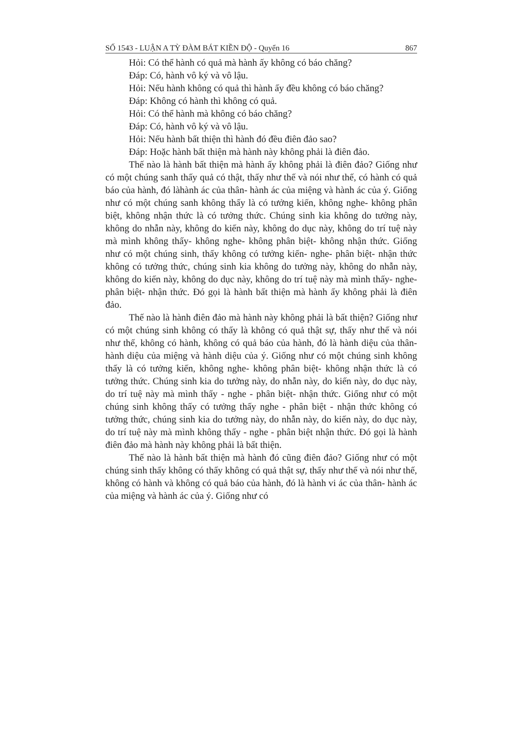SỐ 1543 - LUẬN A TỲ ĐÀM BÁT KIỀN ĐỘ - Quyển 16 867
Hỏi: Có thể hành có quả mà hành ấy không có báo chăng?
Đáp: Có, hành vô ký và vô lậu.
Hỏi: Nếu hành không có quả thì hành ấy đều không có báo chăng?
Đáp: Không có hành thì không có quả.
Hỏi: Có thể hành mà không có báo chăng?
Đáp: Có, hành vô ký và vô lậu.
Hỏi: Nếu hành bất thiện thì hành đó đều điên đảo sao?
Đáp: Hoặc hành bất thiện mà hành này không phải là điên đảo.
Thế nào là hành bất thiện mà hành ấy không phải là điên đảo? Giống như có một chúng sanh thấy quả có thật, thấy như thế và nói như thế, có hành có quả báo của hành, đó làhành ác của thân- hành ác của miệng và hành ác của ý. Giống như có một chúng sanh không thấy là có tưởng kiến, không nghe- không phân biệt, không nhận thức là có tưởng thức. Chúng sinh kia không do tưởng này, không do nhẫn này, không do kiến này, không do dục này, không do trí tuệ này mà mình không thấy- không nghe- không phân biệt- không nhận thức. Giống như có một chúng sinh, thấy không có tưởng kiến- nghe- phân biệt- nhận thức không có tưởng thức, chúng sinh kia không do tưởng này, không do nhẫn này, không do kiến này, không do dục này, không do trí tuệ này mà mình thấy- nghe- phân biệt- nhận thức. Đó gọi là hành bất thiện mà hành ấy không phải là điên đảo.
Thế nào là hành điên đảo mà hành này không phải là bất thiện? Giống như có một chúng sinh không có thấy là không có quả thật sự, thấy như thế và nói như thế, không có hành, không có quả báo của hành, đó là hành diệu của thân- hành diệu của miệng và hành diệu của ý. Giống như có một chúng sinh không thấy là có tưởng kiến, không nghe- không phân biệt- không nhận thức là có tưởng thức. Chúng sinh kia do tưởng này, do nhẫn này, do kiến này, do dục này, do trí tuệ này mà mình thấy - nghe - phân biệt- nhận thức. Giống như có một chúng sinh không thấy có tưởng thấy nghe - phân biệt - nhận thức không có tưởng thức, chúng sinh kia do tưởng này, do nhẫn này, do kiến này, do dục này, do trí tuệ này mà mình không thấy - nghe - phân biệt nhận thức. Đó gọi là hành điên đảo mà hành này không phải là bất thiện.
Thế nào là hành bất thiện mà hành đó cũng điên đảo? Giống như có một chúng sinh thấy không có thấy không có quả thật sự, thấy như thế và nói như thế, không có hành và không có quả báo của hành, đó là hành vi ác của thân- hành ác của miệng và hành ác của ý. Giống như có